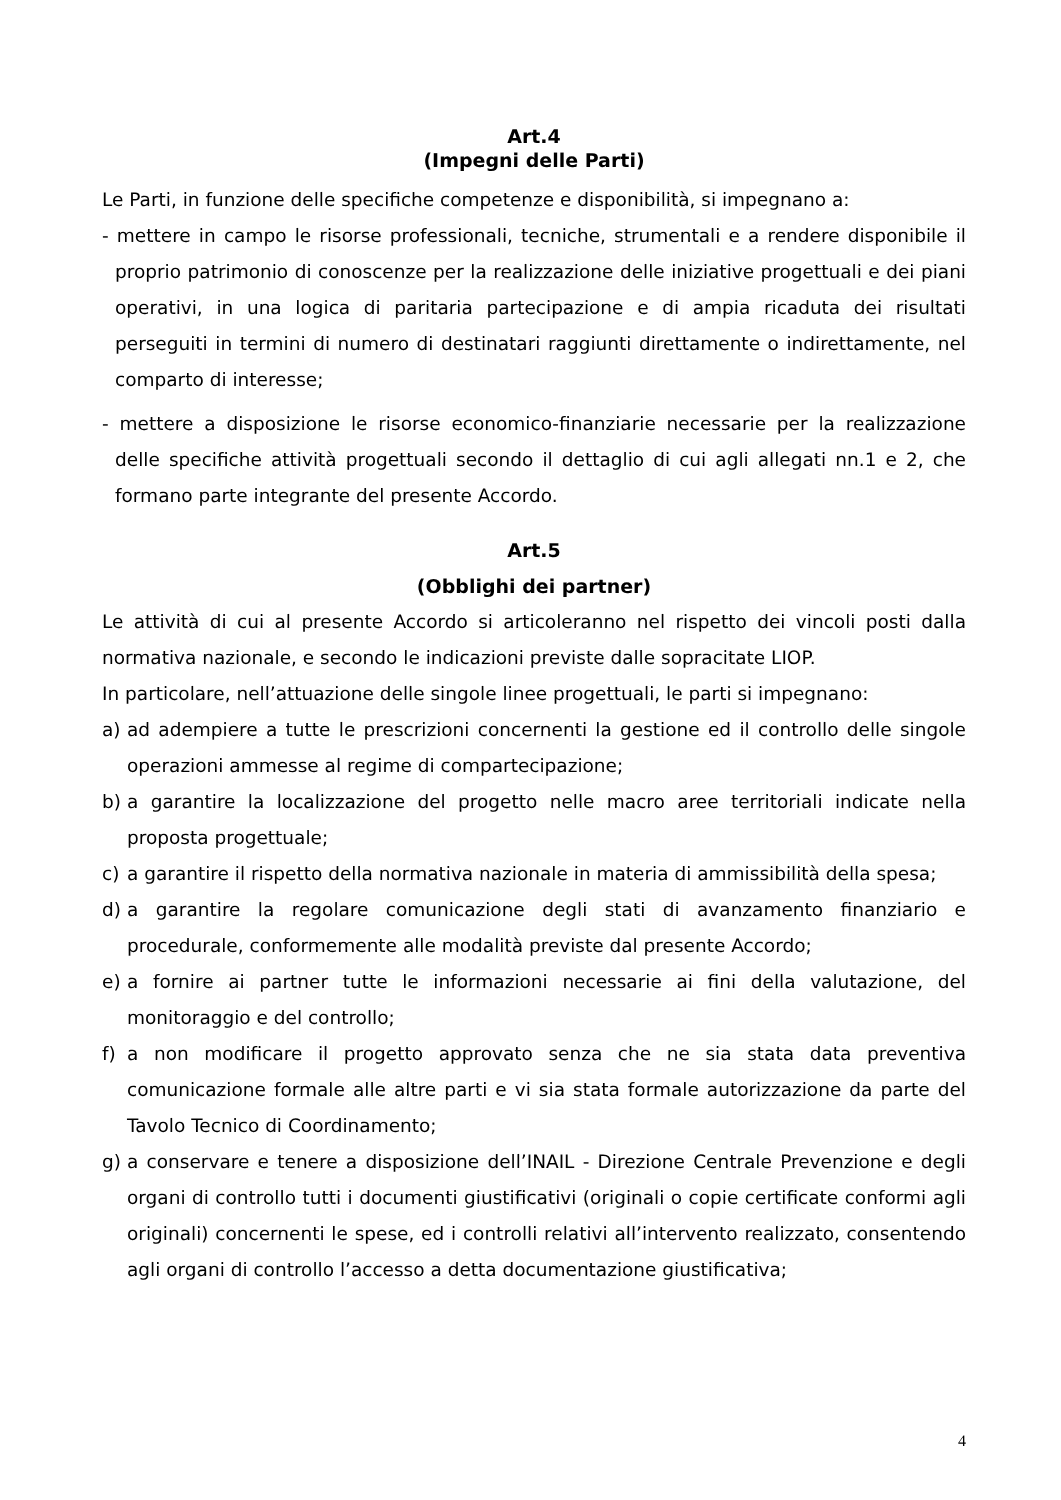Art.4
(Impegni delle Parti)
Le Parti, in funzione delle specifiche competenze e disponibilità, si impegnano a:
- mettere in campo le risorse professionali, tecniche, strumentali e a rendere disponibile il proprio patrimonio di conoscenze per la realizzazione delle iniziative progettuali e dei piani operativi, in una logica di paritaria partecipazione e di ampia ricaduta dei risultati perseguiti in termini di numero di destinatari raggiunti direttamente o indirettamente, nel comparto di interesse;
- mettere a disposizione le risorse economico-finanziarie necessarie per la realizzazione delle specifiche attività progettuali secondo il dettaglio di cui agli allegati nn.1 e 2, che formano parte integrante del presente Accordo.
Art.5
(Obblighi dei partner)
Le attività di cui al presente Accordo si articoleranno nel rispetto dei vincoli posti dalla normativa nazionale, e secondo le indicazioni previste dalle sopracitate LIOP.
In particolare, nell’attuazione delle singole linee progettuali, le parti si impegnano:
a) ad adempiere a tutte le prescrizioni concernenti la gestione ed il controllo delle singole operazioni ammesse al regime di compartecipazione;
b) a garantire la localizzazione del progetto nelle macro aree territoriali indicate nella proposta progettuale;
c) a garantire il rispetto della normativa nazionale in materia di ammissibilità della spesa;
d) a garantire la regolare comunicazione degli stati di avanzamento finanziario e procedurale, conformemente alle modalità previste dal presente Accordo;
e) a fornire ai partner tutte le informazioni necessarie ai fini della valutazione, del monitoraggio e del controllo;
f) a non modificare il progetto approvato senza che ne sia stata data preventiva comunicazione formale alle altre parti e vi sia stata formale autorizzazione da parte del Tavolo Tecnico di Coordinamento;
g) a conservare e tenere a disposizione dell’INAIL - Direzione Centrale Prevenzione e degli organi di controllo tutti i documenti giustificativi (originali o copie certificate conformi agli originali) concernenti le spese, ed i controlli relativi all’intervento realizzato, consentendo agli organi di controllo l’accesso a detta documentazione giustificativa;
4